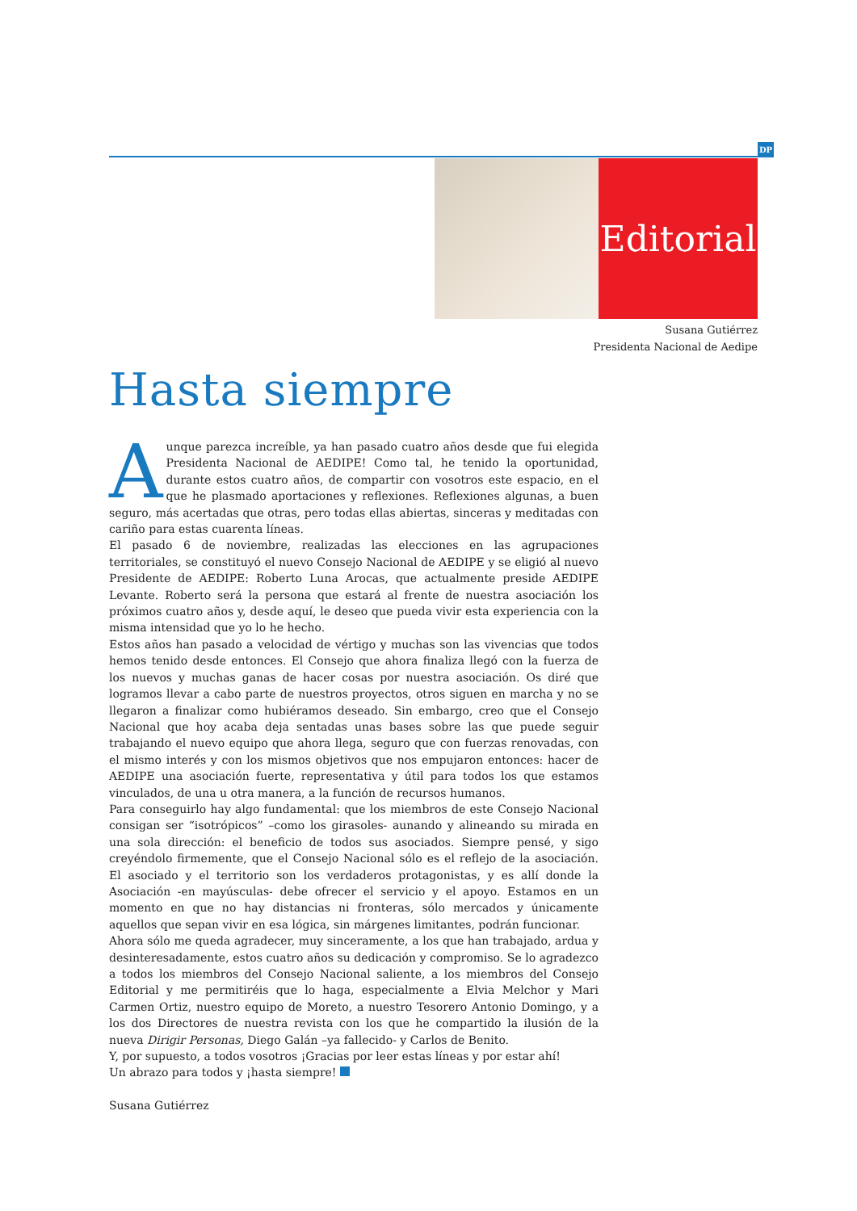DP
Editorial
Susana Gutiérrez
Presidenta Nacional de Aedipe
Hasta siempre
Aunque parezca increíble, ya han pasado cuatro años desde que fui elegida Presidenta Nacional de AEDIPE! Como tal, he tenido la oportunidad, durante estos cuatro años, de compartir con vosotros este espacio, en el que he plasmado aportaciones y reflexiones. Reflexiones algunas, a buen seguro, más acertadas que otras, pero todas ellas abiertas, sinceras y meditadas con cariño para estas cuarenta líneas.
El pasado 6 de noviembre, realizadas las elecciones en las agrupaciones territoriales, se constituyó el nuevo Consejo Nacional de AEDIPE y se eligió al nuevo Presidente de AEDIPE: Roberto Luna Arocas, que actualmente preside AEDIPE Levante. Roberto será la persona que estará al frente de nuestra asociación los próximos cuatro años y, desde aquí, le deseo que pueda vivir esta experiencia con la misma intensidad que yo lo he hecho.
Estos años han pasado a velocidad de vértigo y muchas son las vivencias que todos hemos tenido desde entonces. El Consejo que ahora finaliza llegó con la fuerza de los nuevos y muchas ganas de hacer cosas por nuestra asociación. Os diré que logramos llevar a cabo parte de nuestros proyectos, otros siguen en marcha y no se llegaron a finalizar como hubiéramos deseado. Sin embargo, creo que el Consejo Nacional que hoy acaba deja sentadas unas bases sobre las que puede seguir trabajando el nuevo equipo que ahora llega, seguro que con fuerzas renovadas, con el mismo interés y con los mismos objetivos que nos empujaron entonces: hacer de AEDIPE una asociación fuerte, representativa y útil para todos los que estamos vinculados, de una u otra manera, a la función de recursos humanos.
Para conseguirlo hay algo fundamental: que los miembros de este Consejo Nacional consigan ser “isotrópicos” –como los girasoles- aunando y alineando su mirada en una sola dirección: el beneficio de todos sus asociados. Siempre pensé, y sigo creyéndolo firmemente, que el Consejo Nacional sólo es el reflejo de la asociación. El asociado y el territorio son los verdaderos protagonistas, y es allí donde la Asociación -en mayúsculas- debe ofrecer el servicio y el apoyo. Estamos en un momento en que no hay distancias ni fronteras, sólo mercados y únicamente aquellos que sepan vivir en esa lógica, sin márgenes limitantes, podrán funcionar.
Ahora sólo me queda agradecer, muy sinceramente, a los que han trabajado, ardua y desinteresadamente, estos cuatro años su dedicación y compromiso. Se lo agradezco a todos los miembros del Consejo Nacional saliente, a los miembros del Consejo Editorial y me permitiréis que lo haga, especialmente a Elvia Melchor y Mari Carmen Ortiz, nuestro equipo de Moreto, a nuestro Tesorero Antonio Domingo, y a los dos Directores de nuestra revista con los que he compartido la ilusión de la nueva Dirigir Personas, Diego Galán –ya fallecido- y Carlos de Benito.
Y, por supuesto, a todos vosotros ¡Gracias por leer estas líneas y por estar ahí!
Un abrazo para todos y ¡hasta siempre!
Susana Gutiérrez